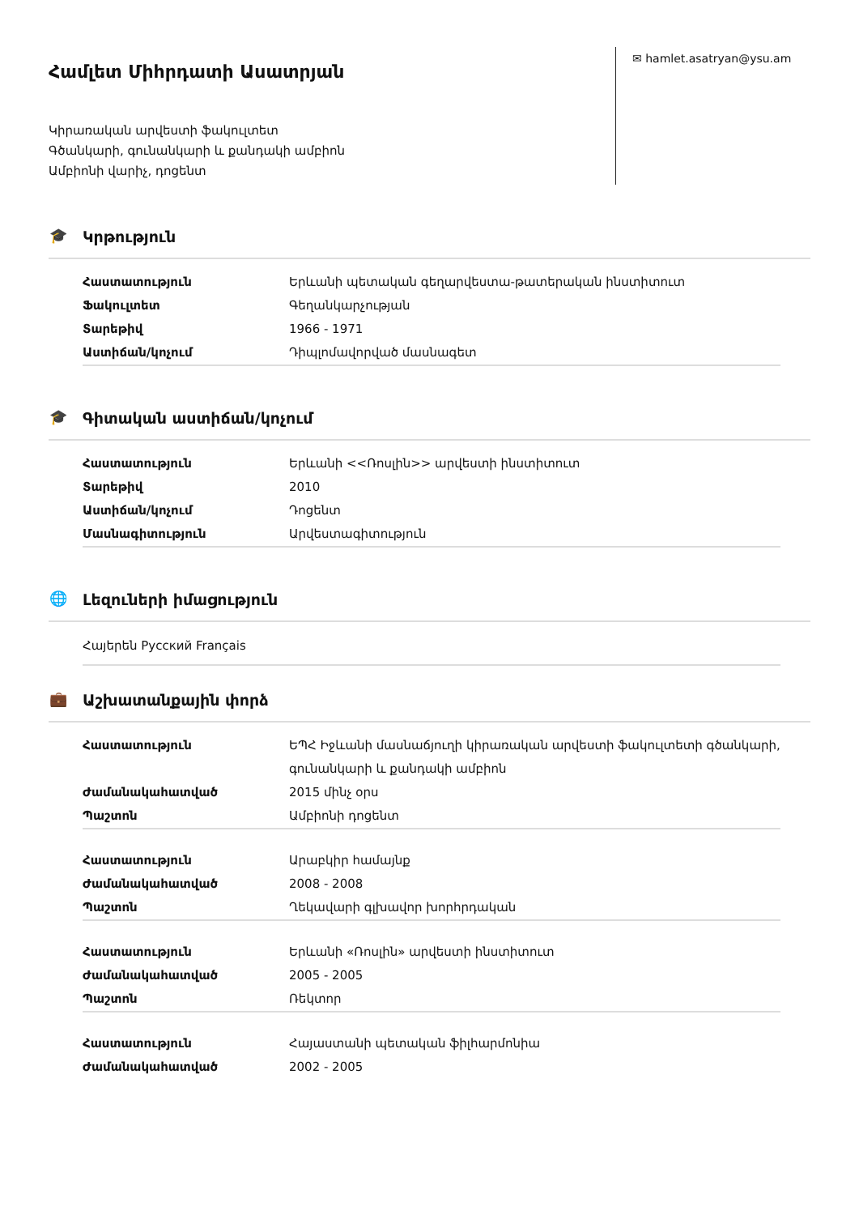Համլետ Միհրդատի Ասատրյան
Կիրառական արվեստի ֆակուլտետ
Գծանկարի, գունանկարի և քանդակի ամբիոն
Ամբիոնի վարիչ, դոցենտ
✉ hamlet.asatryan@ysu.am
🎓 Կրթություն
| Հաստատություն | Երևանի պետական գեղարվեստա-թատերական ինստիտուտ |
| Ֆակուլտետ | Գեղանկարչության |
| Տարեթիվ | 1966 - 1971 |
| Աստիճան/կոչում | Դիպլոմավորված մասնագետ |
🎓 Գիտական աստիճան/կոչում
| Հաստատություն | Երևանի <<Ռոսլին>> արվեստի ինստիտուտ |
| Տարեթիվ | 2010 |
| Աստիճան/կոչում | Դոցենտ |
| Մասնագիտություն | Արվեստագիտություն |
🌐 Լեզուների իմացություն
Հայերեն Русский Français
💼 Աշխատանքային փորձ
| Հաստատություն | ԵՊՀ Իջևանի մասնաճյուղի կիրառական արվեստի ֆակուլտետի գծանկարի, գունանկարի և քանդակի ամբիոն |
| Ժամանակահատված | 2015 մինչ օրս |
| Պաշտոն | Ամբիոնի դոցենտ |
| Հաստատություն | Արաբկիր համայնք |
| Ժամանակահատված | 2008 - 2008 |
| Պաշտոն | Ղեկավարի գլխավոր խորհրդական |
| Հաստատություն | Երևանի «Ռոսլին» արվեստի ինստիտուտ |
| Ժամանակահատված | 2005 - 2005 |
| Պաշտոն | Ռեկտոր |
| Հաստատություն | Հայաստանի պետական ֆիլհարմոնիա |
| Ժամանակահատված | 2002 - 2005 |